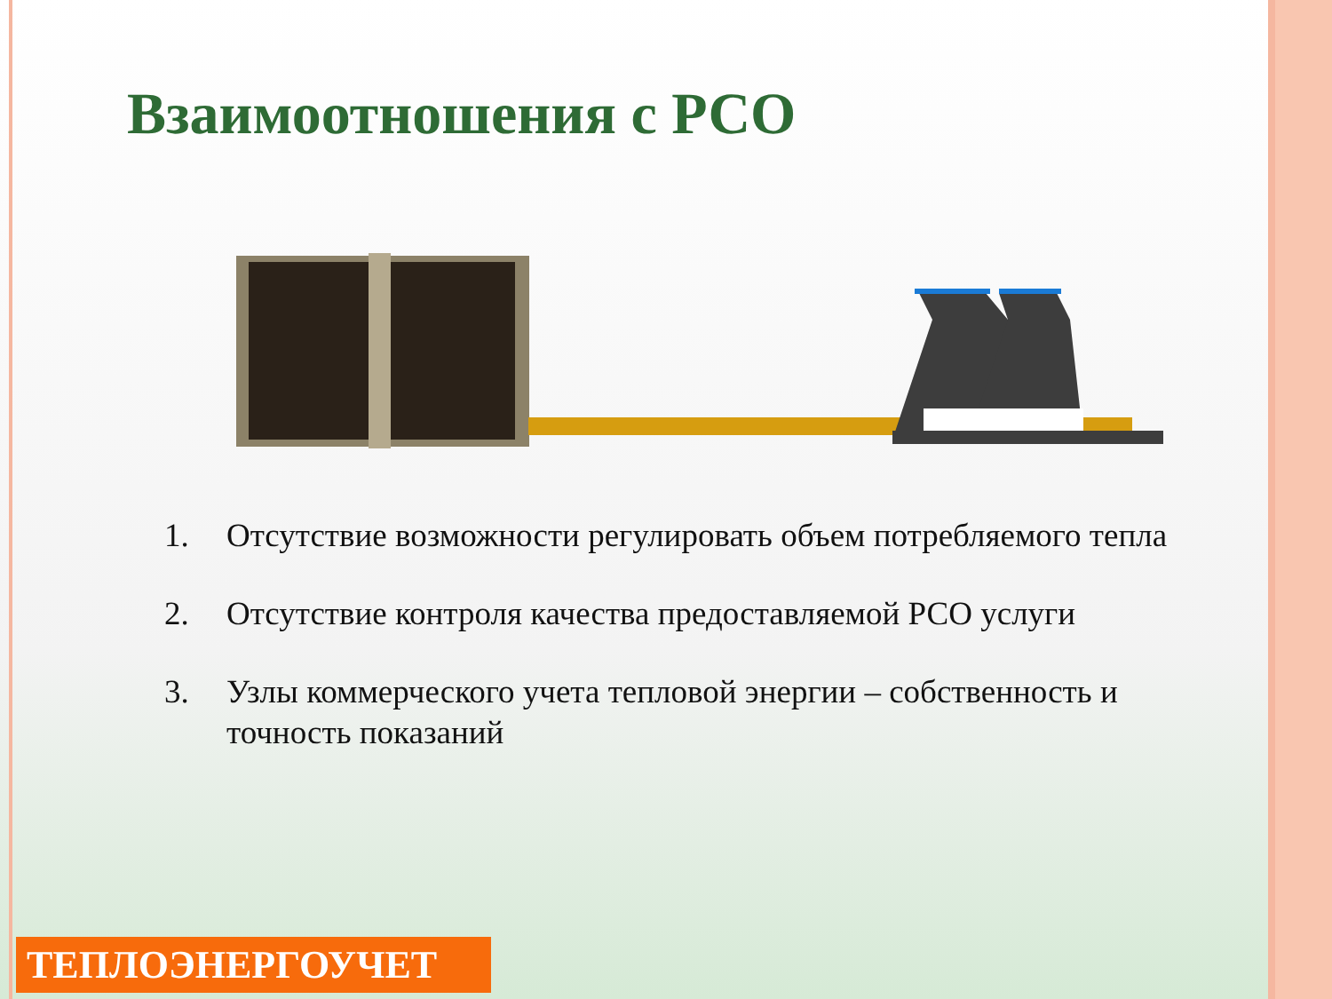Взаимоотношения с РСО
1. Отсутствие возможности регулировать объем потребляемого тепла
2. Отсутствие контроля качества предоставляемой РСО услуги
3. Узлы коммерческого учета тепловой энергии – собственность и точность показаний
ТЕПЛОЭНЕРГОУЧЕТ